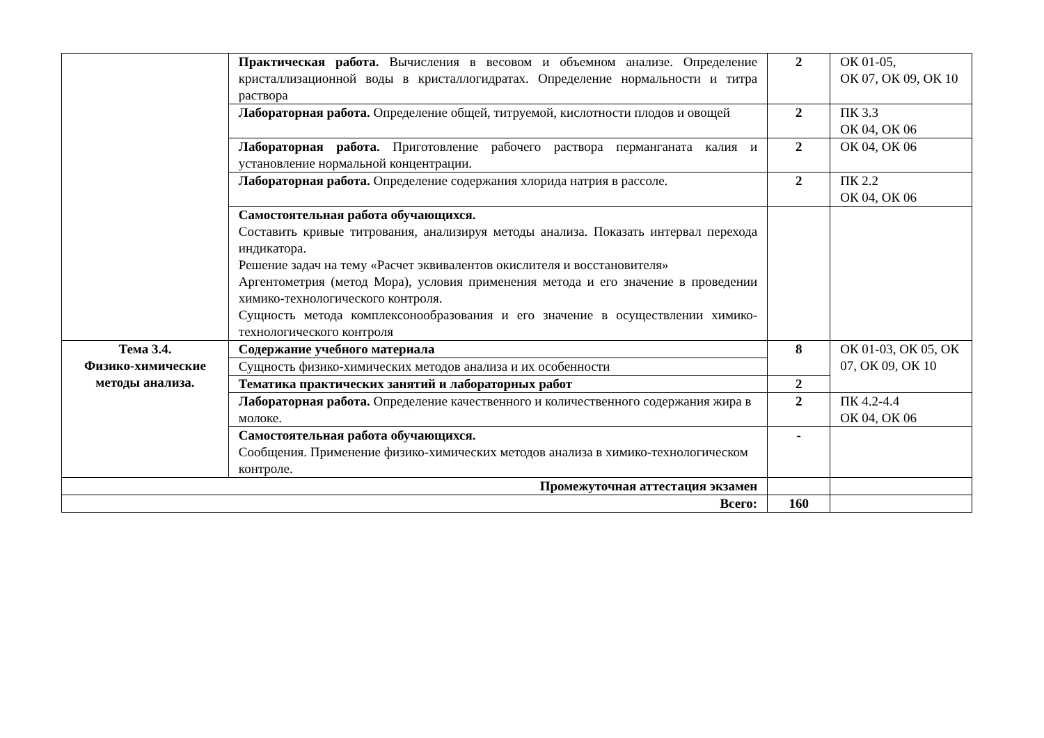| | Практическая работа. Вычисления в весовом и объемном анализе. Определение кристаллизационной воды в кристаллогидратах. Определение нормальности и титра раствора | 2 | ОК 01-05, ОК 07, ОК 09, ОК 10 |
| | Лабораторная работа. Определение общей, титруемой, кислотности плодов и овощей | 2 | ПК 3.3 ОК 04, ОК 06 |
| | Лабораторная работа. Приготовление рабочего раствора перманганата калия и установление нормальной концентрации. | 2 | ОК 04, ОК 06 |
| | Лабораторная работа. Определение содержания хлорида натрия в рассоле. | 2 | ПК 2.2 ОК 04, ОК 06 |
| | Самостоятельная работа обучающихся. Составить кривые титрования, анализируя методы анализа. Показать интервал перехода индикатора. Решение задач на тему «Расчет эквивалентов окислителя и восстановителя» Аргентометрия (метод Мора), условия применения метода и его значение в проведении химико-технологического контроля. Сущность метода комплексонообразования и его значение в осуществлении химико-технологического контроля | | |
| Тема 3.4. Физико-химические методы анализа. | Содержание учебного материала | 8 | ОК 01-03, ОК 05, ОК 07, ОК 09, ОК 10 |
| | Сущность физико-химических методов анализа и их особенности | | |
| | Тематика практических занятий и лабораторных работ | 2 | |
| | Лабораторная работа. Определение качественного и количественного содержания жира в молоке. | 2 | ПК 4.2-4.4 ОК 04, ОК 06 |
| | Самостоятельная работа обучающихся. Сообщения. Применение физико-химических методов анализа в химико-технологическом контроле. | - | |
| Промежуточная аттестация экзамен | | | |
| Всего: | | 160 | |